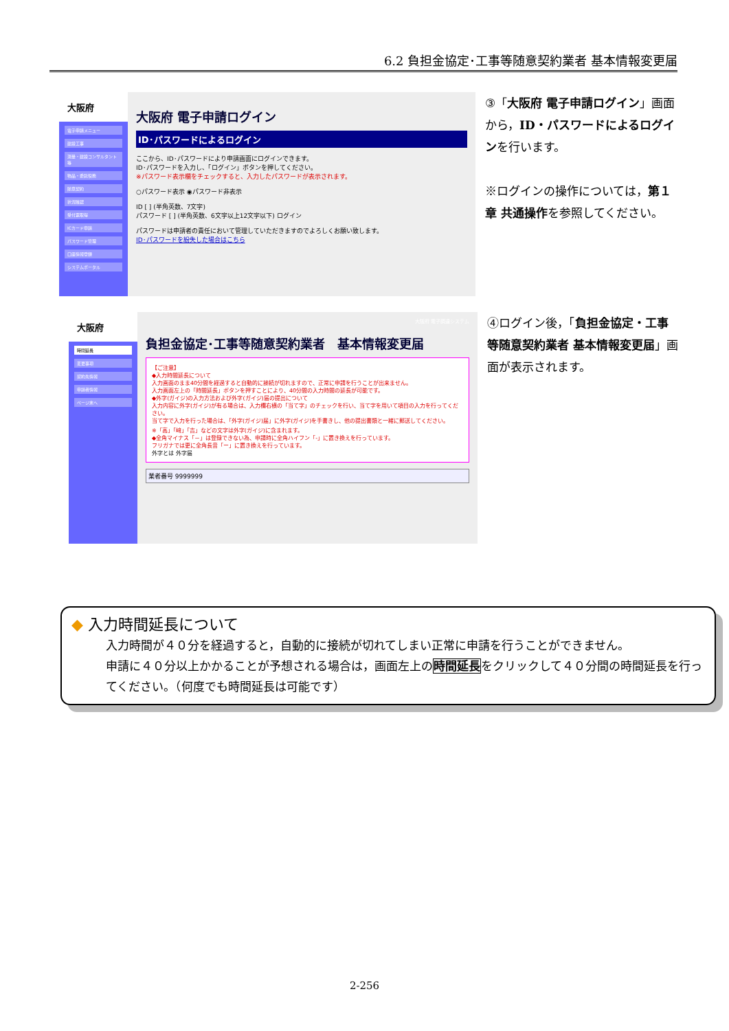6.2 負担金協定･工事等随意契約業者 基本情報変更届
大阪府
電子申請メニュー
建設工事
測量・建設コンサルタント等
物品・委託役務
随意契約
状況確認
受付票取得
ICカード申請
パスワード管理
口座情報登録
システムポータル
大阪府 電子申請ログイン
ID･パスワードによるログイン
ここから、ID･パスワードにより申請画面にログインできます。
ID･パスワードを入力し、「ログイン」ボタンを押してください。
※パスワード表示欄をチェックすると、入力したパスワードが表示されます。
○パスワード表示 ◉パスワード非表示
ID [ ] (半角英数、7文字)
パスワード [ ] (半角英数、6文字以上12文字以下) ログイン
パスワードは申請者の責任において管理していただきますのでよろしくお願い致します。
ID･パスワードを紛失した場合はこちら
③「大阪府 電子申請ログイン」画面から，ID・パスワードによるログインを行います。
※ログインの操作については，第１章 共通操作を参照してください。
大阪府
時間延長
変更事項
契約先情報
申請者情報
ページ末へ
大阪府 電子調達システム
負担金協定･工事等随意契約業者　基本情報変更届
【ご注意】
◆入力時間延長について
入力画面のまま40分間を経過すると自動的に接続が切れますので、正常に申請を行うことが出来ません。
入力画面左上の「時間延長」ボタンを押すことにより、40分間の入力時間の延長が可能です。
◆外字(ガイジ)の入力方法および外字(ガイジ)届の提出について
入力内容に外字(ガイジ)が有る場合は、入力欄右横の「当て字」のチェックを行い、当て字を用いて項目の入力を行ってください。
当て字で入力を行った場合は、「外字(ガイジ)届」に外字(ガイジ)を手書きし、他の提出書類と一緒に郵送してください。
※「高」「﨑」「吉」などの文字は外字(ガイジ)に含まれます。
◆全角マイナス「－」は登録できない為、申請時に全角ハイフン「‐」に置き換えを行っています。
フリガナでは更に全角長音「ー」に置き換えを行っています。
外字とは 外字届
業者番号 9999999
④ログイン後，「負担金協定・工事等随意契約業者 基本情報変更届」画面が表示されます。
◆ 入力時間延長について
入力時間が４０分を経過すると，自動的に接続が切れてしまい正常に申請を行うことができません。
申請に４０分以上かかることが予想される場合は，画面左上の時間延長をクリックして４０分間の時間延長を行ってください。（何度でも時間延長は可能です）
2-256